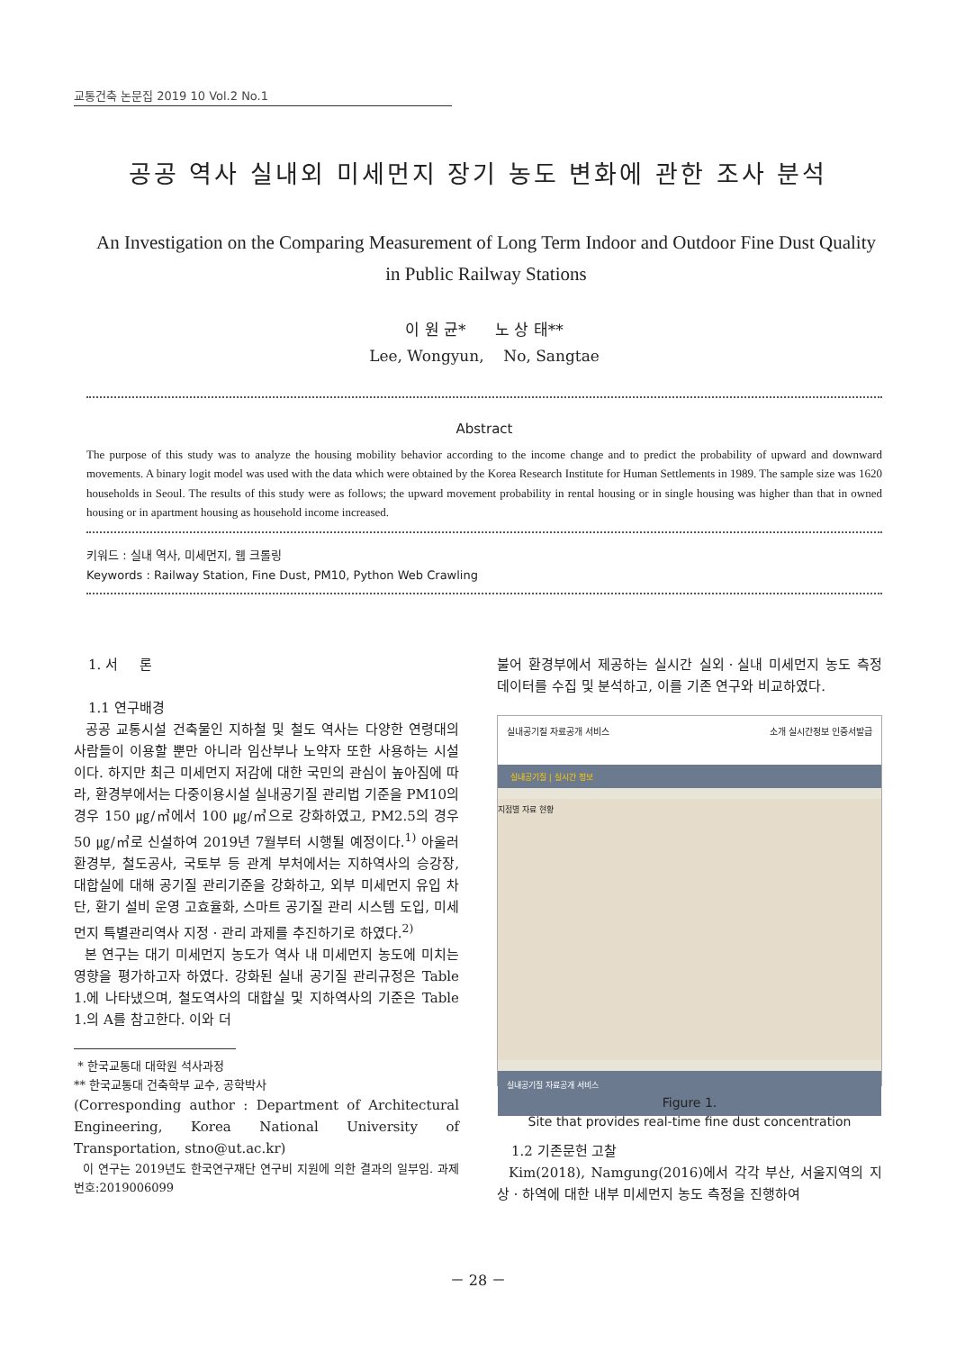교통건축 논문집 2019 10 Vol.2 No.1
공공 역사 실내외 미세먼지 장기 농도 변화에 관한 조사 분석
An Investigation on the Comparing Measurement of Long Term Indoor and Outdoor Fine Dust Quality in Public Railway Stations
이 원 균* 노 상 태**
Lee, Wongyun, No, Sangtae
Abstract
The purpose of this study was to analyze the housing mobility behavior according to the income change and to predict the probability of upward and downward movements. A binary logit model was used with the data which were obtained by the Korea Research Institute for Human Settlements in 1989. The sample size was 1620 households in Seoul. The results of this study were as follows; the upward movement probability in rental housing or in single housing was higher than that in owned housing or in apartment housing as household income increased.
키워드 : 실내 역사, 미세먼지, 웹 크롤링
Keywords : Railway Station, Fine Dust, PM10, Python Web Crawling
1. 서 론
1.1 연구배경
공공 교통시설 건축물인 지하철 및 철도 역사는 다양한 연령대의 사람들이 이용할 뿐만 아니라 임산부나 노약자 또한 사용하는 시설이다. 하지만 최근 미세먼지 저감에 대한 국민의 관심이 높아짐에 따라, 환경부에서는 다중이용시설 실내공기질 관리법 기준을 PM10의 경우 150 ㎍/㎥에서 100 ㎍/㎥으로 강화하였고, PM2.5의 경우 50 ㎍/㎥로 신설하여 2019년 7월부터 시행될 예정이다.<sup>1)</sup> 아울러 환경부, 철도공사, 국토부 등 관계 부처에서는 지하역사의 승강장, 대합실에 대해 공기질 관리기준을 강화하고, 외부 미세먼지 유입 차단, 환기 설비 운영 고효율화, 스마트 공기질 관리 시스템 도입, 미세먼지 특별관리역사 지정ㆍ관리 과제를 추진하기로 하였다.<sup>2)</sup>
본 연구는 대기 미세먼지 농도가 역사 내 미세먼지 농도에 미치는 영향을 평가하고자 하였다. 강화된 실내 공기질 관리규정은 Table 1.에 나타냈으며, 철도역사의 대합실 및 지하역사의 기준은 Table 1.의 A를 참고한다. 이와 더
* 한국교통대 대학원 석사과정
** 한국교통대 건축학부 교수, 공학박사
(Corresponding author : Department of Architectural Engineering, Korea National University of Transportation, stno@ut.ac.kr)
이 연구는 2019년도 한국연구재단 연구비 지원에 의한 결과의 일부임. 과제번호:2019006099
불어 환경부에서 제공하는 실시간 실외ㆍ실내 미세먼지 농도 측정 데이터를 수집 및 분석하고, 이를 기존 연구와 비교하였다.
실내공기질 자료공개 서비스 소개 실시간정보 인증서발급
실내공기질 | 실시간 정보
지점별 자료 현황
실내공기질 자료공개 서비스
Figure 1.
Site that provides real-time fine dust concentration
1.2 기존문헌 고찰
Kim(2018), Namgung(2016)에서 각각 부산, 서울지역의 지상ㆍ하역에 대한 내부 미세먼지 농도 측정을 진행하여
－ 28 －